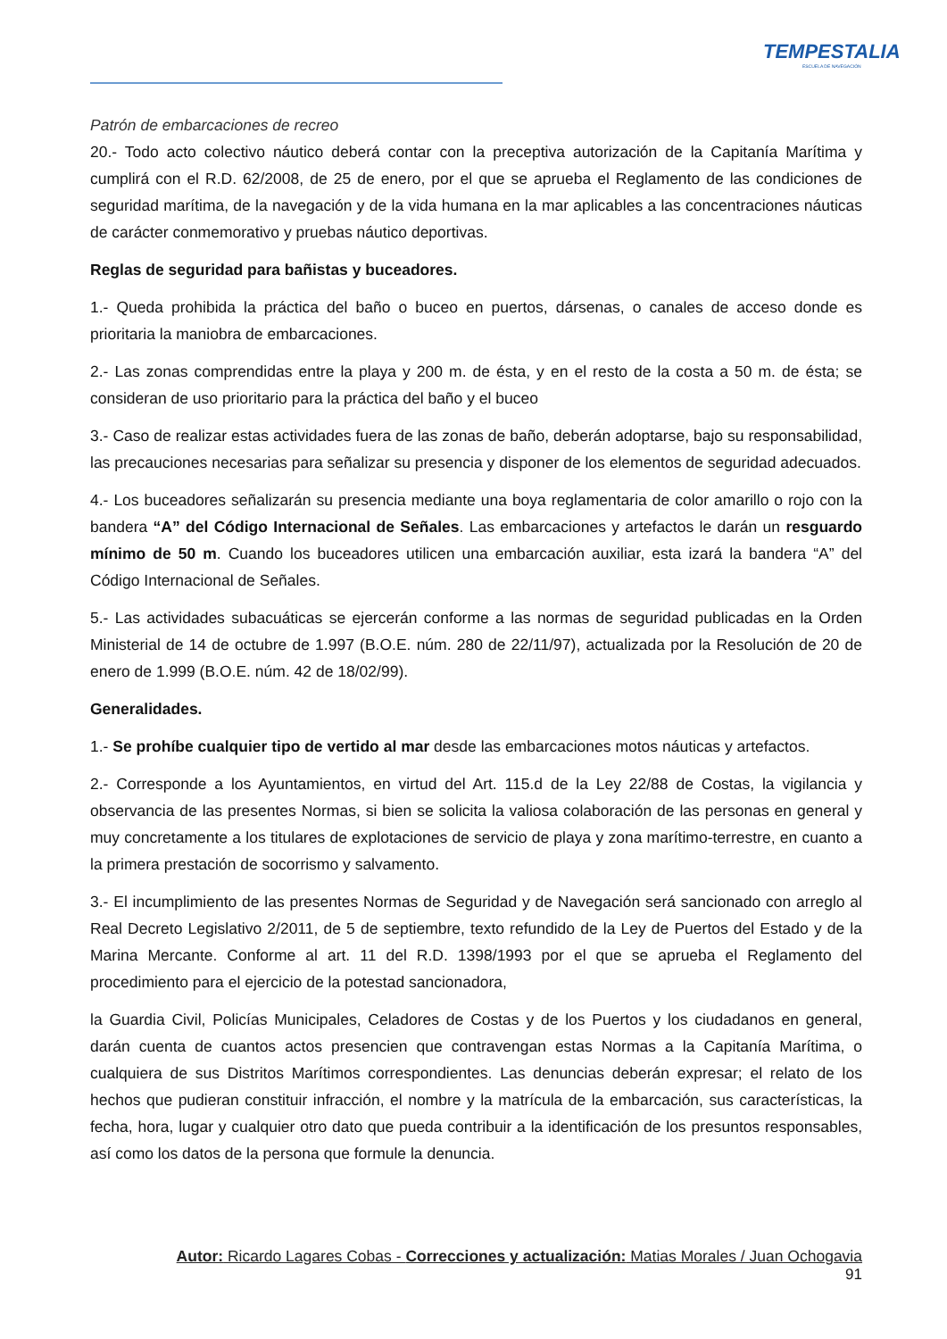TEMPESTALIA
ESCUELA DE NAVEGACIÓN
Patrón de embarcaciones de recreo
20.- Todo acto colectivo náutico deberá contar con la preceptiva autorización de la Capitanía Marítima y cumplirá con el R.D. 62/2008, de 25 de enero, por el que se aprueba el Reglamento de las condiciones de seguridad marítima, de la navegación y de la vida humana en la mar aplicables a las concentraciones náuticas de carácter conmemorativo y pruebas náutico deportivas.
Reglas de seguridad para bañistas y buceadores.
1.- Queda prohibida la práctica del baño o buceo en puertos, dársenas, o canales de acceso donde es prioritaria la maniobra de embarcaciones.
2.- Las zonas comprendidas entre la playa y 200 m. de ésta, y en el resto de la costa a 50 m. de ésta; se consideran de uso prioritario para la práctica del baño y el buceo
3.- Caso de realizar estas actividades fuera de las zonas de baño, deberán adoptarse, bajo su responsabilidad, las precauciones necesarias para señalizar su presencia y disponer de los elementos de seguridad adecuados.
4.- Los buceadores señalizarán su presencia mediante una boya reglamentaria de color amarillo o rojo con la bandera “A” del Código Internacional de Señales. Las embarcaciones y artefactos le darán un resguardo mínimo de 50 m. Cuando los buceadores utilicen una embarcación auxiliar, esta izará la bandera “A” del Código Internacional de Señales.
5.- Las actividades subacuáticas se ejercerán conforme a las normas de seguridad publicadas en la Orden Ministerial de 14 de octubre de 1.997 (B.O.E. núm. 280 de 22/11/97), actualizada por la Resolución de 20 de enero de 1.999 (B.O.E. núm. 42 de 18/02/99).
Generalidades.
1.- Se prohíbe cualquier tipo de vertido al mar desde las embarcaciones motos náuticas y artefactos.
2.- Corresponde a los Ayuntamientos, en virtud del Art. 115.d de la Ley 22/88 de Costas, la vigilancia y observancia de las presentes Normas, si bien se solicita la valiosa colaboración de las personas en general y muy concretamente a los titulares de explotaciones de servicio de playa y zona marítimo-terrestre, en cuanto a la primera prestación de socorrismo y salvamento.
3.- El incumplimiento de las presentes Normas de Seguridad y de Navegación será sancionado con arreglo al Real Decreto Legislativo 2/2011, de 5 de septiembre, texto refundido de la Ley de Puertos del Estado y de la Marina Mercante. Conforme al art. 11 del R.D. 1398/1993 por el que se aprueba el Reglamento del procedimiento para el ejercicio de la potestad sancionadora,
la Guardia Civil, Policías Municipales, Celadores de Costas y de los Puertos y los ciudadanos en general, darán cuenta de cuantos actos presencien que contravengan estas Normas a la Capitanía Marítima, o cualquiera de sus Distritos Marítimos correspondientes. Las denuncias deberán expresar; el relato de los hechos que pudieran constituir infracción, el nombre y la matrícula de la embarcación, sus características, la fecha, hora, lugar y cualquier otro dato que pueda contribuir a la identificación de los presuntos responsables, así como los datos de la persona que formule la denuncia.
Autor: Ricardo Lagares Cobas - Correcciones y actualización: Matias Morales / Juan Ochogavia
91